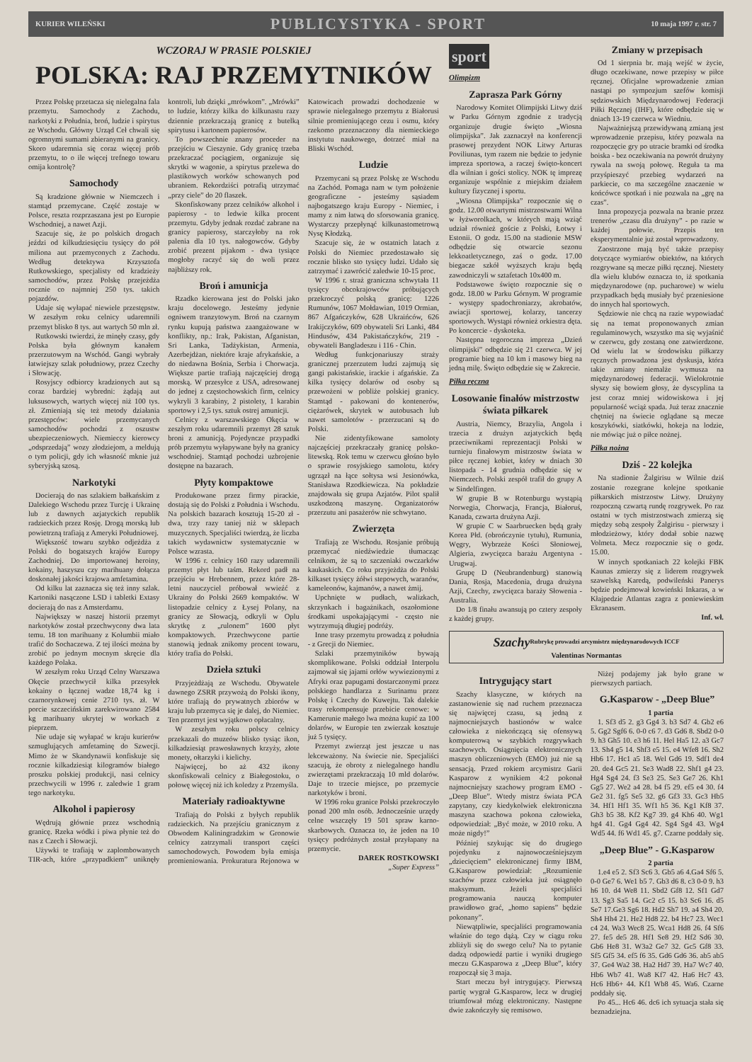KURIER WILEŃSKI PUBLICYSTYKA - SPORT 10 maja 1997 r. str. 7
WCZORAJ W PRASIE POLSKIEJ
POLSKA: RAJ PRZEMYTNIKÓW
Przez Polskę przetacza się nielegalna fala przemytu. Samochody z Zachodu, narkotyki z Południa, broń, ludzie i spirytus ze Wschodu. Główny Urząd Ceł chwali się ogromnymi sumami zbieranymi na granicy. Skoro udaremnia się coraz więcej prób przemytu, to o ile więcej trefnego towaru omija kontrolę?
Samochody
Są kradzione głównie w Niemczech i stamtąd przemycane. Część zostaje w Polsce, reszta rozprzaszana jest po Europie Wschodniej, a nawet Azji.
Szacuje się, że po polskich drogach jeździ od kilkudziesięciu tysięcy do pół miliona aut przemyconych z Zachodu. Według detektywa Krzysztofa Rutkowskiego, specjalisty od kradzieży samochodów, przez Polskę przejeżdża rocznie co najmniej 250 tys. takich pojazdów.
Udaje się wyłapać niewiele przestępstw. W zeszłym roku celnicy udaremnili przemyt blisko 8 tys. aut wartych 50 mln zł.
Rutkowski twierdzi, że minęły czasy, gdy Polska była głównym kanałem przerzutowym na Wschód. Gangi wybrały łatwiejszy szlak południowy, przez Czechy i Słowację.
Rosyjscy odbiorcy kradzionych aut są coraz bardziej wybredni: żądają aut luksusowych, wartych więcej niż 100 tys. zł. Zmieniają się też metody działania przestępców: wiele przemycanych samochodów pochodzi z oszustw ubezpieczeniowych. Niemieccy kierowcy „odsprzedają” wozy złodziejom, a meldują o tym policji, gdy ich własność mknie już syberyjską szosą.
Narkotyki
Docierają do nas szlakiem bałkańskim z Dalekiego Wschodu przez Turcję i Ukrainę lub z dawnych azjatyckich republik radzieckich przez Rosję. Drogą morską lub powietrzną trafiają z Ameryki Południowej.
Większość towaru szybko odjeżdża z Polski do bogatszych krajów Europy Zachodniej. Do importowanej heroiny, kokainy, haszyszu czy marihuany dołącza doskonałej jakości krajowa amfetamina.
Od kilku lat zaznacza się też inny szlak. Kartoniki nasączone LSD i tabletki Extasy docierają do nas z Amsterdamu.
Największy w naszej historii przemyt narkotyków został przechwycony dwa lata temu. 18 ton marihuany z Kolumbii miało trafić do Sochaczewa. Z tej ilości można by zrobić po jednym mocnym skręcie dla każdego Polaka.
W zeszłym roku Urząd Celny Warszawa Okęcie przechwycił kilka przesyłek kokainy o łącznej wadze 18,74 kg i czarnorynkowej cenie 2710 tys. zł. W porcie szczecińskim zarekwirowano 2584 kg marihuany ukrytej w workach z pieprzem.
Nie udaje się wyłapać w kraju kurierów szmuglujących amfetaminę do Szwecji. Mimo że w Skandynawii konfiskuje się rocznie kilkadziesiąt kilogramów białego proszku polskiej produkcji, nasi celnicy przechwycili w 1996 r. zaledwie 1 gram tego narkotyku.
Alkohol i papierosy
Wędrują głównie przez wschodnią granicę. Rzeka wódki i piwa płynie też do nas z Czech i Słowacji.
Używki te trafiają w zaplombowanych TIR-ach, które „przypadkiem” uniknęły kontroli, lub dzięki „mrówkom”. „Mrówki” to ludzie, którzy kilka do kilkunastu razy dziennie przekraczają granicę z butelką spirytusu i kartonem papierosów.
To powszechnie znany proceder na przejściu w Cieszynie. Gdy granicę trzeba przekraczać pociągiem, organizuje się skrytki w wagonie, a spirytus przelewa do plastikowych worków schowanych pod ubraniem. Rekordziści potrafią utrzymać „przy ciele” do 20 flaszek.
Skonfiskowany przez celników alkohol i papierosy - to ledwie kilka procent przemytu. Gdyby jednak rozdać zabrane na granicy papierosy, starczyłoby na rok palenia dla 10 tys. nałogowców. Gdyby zrobić prezent pijakom - dwa tysiące mogłoby raczyć się do woli przez najbliższy rok.
Broń i amunicja
Rzadko kierowana jest do Polski jako kraju docelowego. Jesteśmy jedynie ogniwem tranzytowym. Broń na czarnym rynku kupują państwa zaangażowane w konflikty, np.: Irak, Pakistan, Afganistan, Sri Lanka, Tadżykistan, Armenia, Azerbejdżan, niektóre kraje afrykańskie, a do niedawna Bośnia, Serbia i Chorwacja. Większe partie trafiają najczęściej drogą morską. W przesyłce z USA, adresowanej do jednej z częstochowskich firm, celnicy wykryli 3 karabiny, 2 pistolety, 1 karabin sportowy i 2,5 tys. sztuk ostrej amunicji.
Celnicy z warszawskiego Okęcia w zeszłym roku udaremnili przemyt 28 sztuk broni z amunicją. Pojedyncze przypadki prób przemytu wyłapywane były na granicy wschodniej. Stamtąd pochodzi uzbrojenie dostępne na bazarach.
Płyty kompaktowe
Produkowane przez firmy pirackie, dostają się do Polski z Południa i Wschodu. Na polskich bazarach kosztują 15-20 zł - dwa, trzy razy taniej niż w sklepach muzycznych. Specjaliści twierdzą, że liczba takich wydawnictw systematycznie w Polsce wzrasta.
W 1996 r. celnicy 160 razy udaremnili przemyt płyt lub taśm. Rekord padł na przejściu w Hrebennem, przez które 28-letni nauczyciel próbował wwieźć z Ukrainy do Polski 2669 kompaktów. W listopadzie celnicy z Łysej Polany, na granicy ze Słowacją, odkryli w Oplu skrytkę z „rulonem” 1600 płyt kompaktowych. Przechwycone partie stanowią jednak znikomy procent towaru, który trafia do Polski.
Dzieła sztuki
Przyjeżdżają ze Wschodu. Obywatele dawnego ZSRR przywożą do Polski ikony, które trafiają do prywatnych zbiorów w kraju lub przemyca się je dalej, do Niemiec. Ten przemyt jest wyjątkowo opłacalny.
W zeszłym roku polscy celnicy przekazali do muzeów blisko tysiąc ikon, kilkadziesiąt prawosławnych krzyży, złote monety, ołtarzyki i kielichy.
Najwięcej, bo aż 432 ikony skonfiskowali celnicy z Białegostoku, o połowę więcej niż ich koledzy z Przemyśla.
Materiały radioaktywne
Trafiają do Polski z byłych republik radzieckich. Na przejściu granicznym z Obwodem Kaliningradzkim w Gronowie celnicy zatrzymali transport części samochodowych. Powodem była emisja promieniowania. Prokuratura Rejonowa w Katowicach prowadzi dochodzenie w sprawie nielegalnego przemytu z Białorusi silnie promieniującego cezu i osmu, który rzekomo przeznaczony dla niemieckiego instytutu naukowego, dotrzeć miał na Bliski Wschód.
Ludzie
Przemycani są przez Polskę ze Wschodu na Zachód. Pomaga nam w tym położenie geograficzne - jesteśmy sąsiadem najbogatszego kraju Europy - Niemiec, i mamy z nim łatwą do sforsowania granicę. Wystarczy przepłynąć kilkunastometrową Nysę Kłodzką.
Szacuje się, że w ostatnich latach z Polski do Niemiec przedostawało się rocznie blisko sto tysięcy ludzi. Udało się zatrzymać i zawrócić zaledwie 10-15 proc.
W 1996 r. straż graniczna schwytała 11 tysięcy obcokrajowców próbujących przekroczyć polską granicę: 1226 Rumunów, 1067 Mołdawian, 1019 Ormian, 867 Afgańczyków, 628 Ukraińców, 626 Irakijczyków, 609 obywateli Sri Lanki, 484 Hindusów, 434 Pakistańczyków, 219 - obywateli Bangladeszu i 116 - Chin.
Według funkcjonariuszy straży granicznej przerzutem ludzi zajmują się gangi pakistańskie, irackie i afgańskie. Za kilka tysięcy dolarów od osoby są przewożeni w pobliże polskiej granicy. Stamtąd - pakowani do kontenerów, ciężarówek, skrytek w autobusach lub nawet samolotów - przerzucani są do Polski.
Nie zidentyfikowane samoloty najczęściej przekraczały granicę polsko-litewską. Rok temu w czerwcu głośno było o sprawie rosyjskiego samolotu, który ugrzązł na łące sołtysa wsi Jesionówka, Stanisława Rzodkiewicza. Na pokładzie znajdowała się grupa Azjatów. Pilot spalił uszkodzoną maszynę. Organizatorów przerzutu ani pasażerów nie schwytano.
Zwierzęta
Trafiają ze Wschodu. Rosjanie próbują przemycać niedźwiedzie tłumacząc celnikom, że są to szczeniaki owczarków kaukaskich. Co roku przyjeżdża do Polski kilkaset tysięcy żółwi stepowych, waranów, kameleonów, kajmanów, a nawet żmij.
Upchnięte w pudłach, walizkach, skrzynkach i bagażnikach, oszołomione środkami uspokajającymi - często nie wytrzymują długiej podróży.
Inne trasy przemytu prowadzą z południa - z Grecji do Niemiec.
Szlaki przemytników bywają skomplikowane. Polski oddział Interpolu zajmował się jajami orłów wywiezionymi z Afryki oraz papugami dostarczonymi przez polskiego handlarza z Surinamu przez Polskę i Czechy do Kuwejtu. Tak dalekie trasy rekompensuje przebicie cenowe: w Kamerunie małego lwa można kupić za 100 dolarów, w Europie ten zwierzak kosztuje już 5 tysięcy.
Przemyt zwierząt jest jeszcze u nas lekceważony. Na świecie nie. Specjaliści szacują, że obroty z nielegalnego handlu zwierzętami przekraczają 10 mld dolarów. Daje to trzecie miejsce, po przemycie narkotyków i broni.
W 1996 roku granice Polski przekroczyło ponad 200 mln osób. Jednocześnie urzędy celne wszczęły 19 501 spraw karno-skarbowych. Oznacza to, że jeden na 10 tysięcy podróżnych został przyłapany na przemycie.
DAREK ROSTKOWSKI
„Super Express”
sport
Olimpizm
Zaprasza Park Górny
Narodowy Komitet Olimpijski Litwy dziś w Parku Górnym zgodnie z tradycją organizuje drugie święto „Wiosna olimpijska”. Jak zaznaczył na konferencji prasowej prezydent NOK Litwy Arturas Poviliunas, tym razem nie będzie to jedynie impreza sportowa, a raczej święto-koncert dla wilnian i gości stolicy. NOK tę imprezę organizuje wspólnie z miejskim działem kultury fizycznej i sportu.
„Wiosna Olimpijska” rozpocznie się o godz. 12.00 otwartymi mistrzostwami Wilna w łyżworolkach, w których mają wziąć udział również goście z Polski, Łotwy i Estonii. O godz. 15.00 na stadionie MSW odbędzie się otwarcie sezonu lekkoatletycznego, zaś o godz. 17.00 biegacze szkół wyższych kraju będą zawodniczyli w sztafetach 10x400 m.
Podstawowe święto rozpocznie się o godz. 18.00 w Parku Górnym. W programie - występy spadochroniarzy, akrobatów, awiacji sportowej, kolarzy, tancerzy sportowych. Wystąpi również orkiestra dęta. Po koncercie - dyskoteka.
Następna tegoroczna impreza „Dzień olimpijski” odbędzie się 21 czerwca. W jej programie bieg na 10 km i masowy bieg na jedną milę. Święto odbędzie się w Zakrecie.
Piłka ręczna
Losowanie finałów mistrzostw świata piłkarek
Austria, Niemcy, Brazylia, Angola i trzecia z drużyn azjatyckich będą przeciwnikami reprezentacji Polski w turnieju finałowym mistrzostw świata w piłce ręcznej kobiet, który w dniach 30 listopada - 14 grudnia odbędzie się w Niemczech. Polski zespół trafił do grupy A w Sindelfingen.
W grupie B w Rotenburgu wystąpią Norwegia, Chorwacja, Francja, Białoruś, Kanada, czwarta drużyna Azji.
W grupie C w Saarbruecken będą grały Korea Płd. (obrończynie tytułu), Rumunia, Węgry, Wybrzeże Kości Słoniowej, Algieria, zwycięzca barażu Argentyna - Urugwaj.
Grupę D (Neubrandenburg) stanowią Dania, Rosja, Macedonia, druga drużyna Azji, Czechy, zwycięzca baraży Słowenia - Australia.
Do 1/8 finału awansują po cztery zespoły z każdej grupy.
Zmiany w przepisach
Od 1 sierpnia br. mają wejść w życie, długo oczekiwane, nowe przepisy w piłce ręcznej. Oficjalne wprowadzenie zmian nastąpi po sympozjum szefów komisji sędziowskich Międzynarodowej Federacji Piłki Ręcznej (IHF), które odbędzie się w dniach 13-19 czerwca w Wiedniu.
Najważniejszą przewidywaną zmianą jest wprowadzenie przepisu, który pozwala na rozpoczęcie gry po utracie bramki od środka boiska - bez oczekiwania na powrót drużyny rywala na swoją połowę. Reguła ta ma przyśpieszyć przebieg wydarzeń na parkiecie, co ma szczególne znaczenie w końcówce spotkań i nie pozwala na „grę na czas”.
Inna propozycja pozwala na branie przez trenerów „czasu dla drużyny” - po razie w każdej połowie. Przepis ten eksperymentalnie już został wprowadzony.
Zaostrzone mają być także przepisy dotyczące wymiarów obiektów, na których rozgrywane są mecze piłki ręcznej. Niestety dla wielu klubów oznacza to, iż spotkania międzynarodowe (np. pucharowe) w wielu przypadkach będą musiały być przeniesione do innych hal sportowych.
Sędziowie nie chcą na razie wypowiadać się na temat proponowanych zmian regulaminowych, wszystko ma się wyjaśnić w czerwcu, gdy zostaną one zatwierdzone. Od wielu lat w środowisku piłkarzy ręcznych prowadzona jest dyskusja, która takie zmiany niemalże wymusza na międzynarodowej federacji. Wielokrotnie słyszy się bowiem głosy, że dyscyplina ta jest coraz mniej widowiskowa i jej popularność wciąż spada. Już teraz znacznie chętniej na świecie oglądane są mecze koszykówki, siatkówki, hokeja na lodzie, nie mówiąc już o piłce nożnej.
Piłka nożna
Dziś - 22 kolejka
Na stadionie Žalgirisu w Wilnie dziś zostanie rozegrane kolejne spotkanie piłkarskich mistrzostw Litwy. Drużyny rozpoczną czwartą rundę rozgrywek. Po raz ostatni w tych mistrzostwach zmierzą się między sobą zespoły Žalgirisu - pierwszy i młodzieżowy, który dodał sobie nazwę Volmeta. Mecz rozpocznie się o godz. 15.00.
W innych spotkaniach 22 kolejki FBK Kaunas zmierzy się z liderem rozgrywek szawelską Karedą, podwileński Panerys będzie podejmował kowieński Inkaras, a w Kłajpedzie Atlantas zagra z poniewieskim Ekranasem.
Inf. wł.
Szachy<sup>Rubrykę prowadzi arcymistrz międzynarodowych ICCF</sup>
Valentinas Normantas
Intrygujący start
Szachy klasyczne, w których na zastanowienie się nad ruchem przeznacza się najwięcej czasu, są jedną z najmocniejszych bastionów w walce człowieka z niekończącą się ofensywą komputerową w szybkich rozgrywkach szachowych. Osiągnięcia elektronicznych maszyn obliczeniowych (EMO) już nie są sensacją. Przed rokiem arcymistrz Garii Kasparow z wynikiem 4:2 pokonał najmocniejszy szachowy program EMO - „Deep Blue”. Wtedy mistrz świata PCA zapytany, czy kiedykolwiek elektroniczna maszyna szachowa pokona człowieka, odpowiedział: „Być może, w 2010 roku. A może nigdy!”
Później szykując się do drugiego pojedynku z najnowocześniejszym „dziecięciem” elektronicznej firmy IBM, G.Kasparow powiedział: „Rozumienie szachów przez człowieka już osiągnęło maksymum. Jeżeli specjaliści programowania nauczą komputer prawidłowo grać, „homo sapiens” będzie pokonany”.
Niewątpliwie, specjaliści programowania właśnie do tego dążą. Czy w ciągu roku zbliżyli się do swego celu? Na to pytanie dadzą odpowiedź partie i wyniki drugiego meczu G.Kasparowa z „Deep Blue”, który rozpoczął się 3 maja.
Start meczu był intrygujący. Pierwszą partię wygrał G.Kasparow, lecz w drugiej triumfował mózg elektroniczny. Następne dwie zakończyły się remisowo.
Niżej podajemy jak było grane w pierwszych partiach.
G.Kasparow - „Deep Blue”
1 partia
1. Sf3 d5 2. g3 Gg4 3. b3 Sd7 4. Gb2 e6 5. Gg2 Sgf6 6. 0-0 c6 7. d3 Gd6 8. Sbd2 0-0 9. h3 Gh5 10. e3 h6 11. Hel Ha5 12. a3 Gc7 13. Sh4 g5 14. Shf3 e5 15. e4 Wfe8 16. Sh2 Hb6 17. Hc1 a5 18. Wel Gd6 19. Sdf1 de4 20. de4 Gc5 21. Se3 Wad8 22. Shf1 g4 23. Hg4 Sg4 24. f3 Se3 25. Se3 Ge7 26. Kh1 Gg5 27. We2 a4 28. b4 f5 29. ef5 e4 30. f4 Ge2 31. fg5 Se5 32. g6 Gf3 33. Gc3 Hb5 34. Hf1 Hf1 35. Wf1 h5 36. Kg1 Kf8 37. Gh3 b5 38. Kf2 Kg7 39. g4 Kh6 40. Wg1 hg4 41. Gg4 Gg4 42. Sg4 Sg4 43. Wg4 Wd5 44. f6 Wd1 45. g7. Czarne poddały się.
„Deep Blue” - G.Kasparow
2 partia
1.e4 e5 2. Sf3 Sc6 3. Gb5 a6 4.Ga4 Sf6 5. 0-0 Ge7 6. We1 b5 7. Gb3 d6 8. c3 0-0 9. h3 h6 10. d4 We8 11. Sbd2 Gf8 12. Sf1 Gd7 13. Sg3 Sa5 14. Gc2 c5 15. b3 Sc6 16. d5 Se7 17.Ge3 Sg6 18. Hd2 Sh7 19. a4 Sh4 20. Sh4 Hh4 21. He2 Hd8 22. b4 Hc7 23. Wec1 c4 24. Wa3 Wec8 25. Wca1 Hd8 26. f4 Sf6 27. fe5 de5 28. Hf1 Se8 29. Hf2 Sd6 30. Gb6 He8 31. W3a2 Ge7 32. Gc5 Gf8 33. Sf5 Gf5 34. ef5 f6 35. Gd6 Gd6 36. ab5 ab5 37. Ge4 Wa2 38. Ha2 Hd7 39. Ha7 Wc7 40. Hb6 Wb7 41. Wa8 Kf7 42. Ha6 Hc7 43. Hc6 Hb6+ 44. Kf1 Wb8 45. Wa6. Czarne poddały się.
Po 45... Hc6 46. dc6 ich sytuacja stała się beznadziejna.